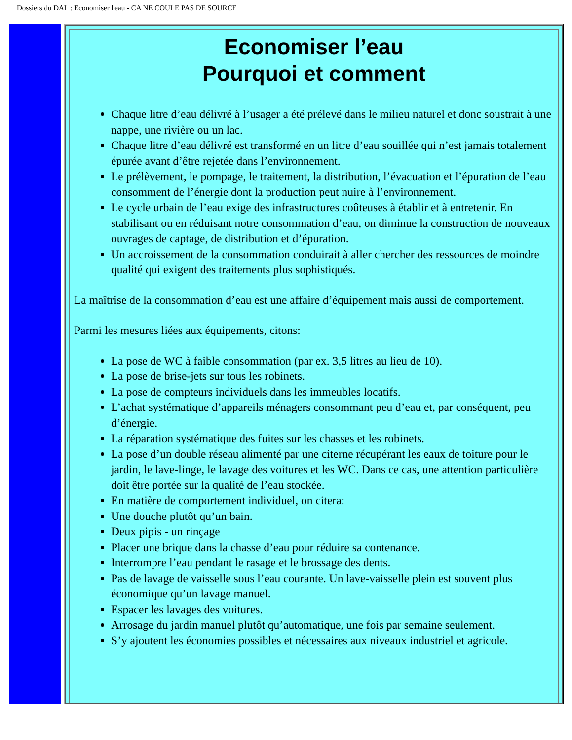Dossiers du DAL : Economiser l'eau - CA NE COULE PAS DE SOURCE
Economiser l’eau
Pourquoi et comment
Chaque litre d’eau délivré à l’usager a été prélevé dans le milieu naturel et donc soustrait à une nappe, une rivière ou un lac.
Chaque litre d’eau délivré est transformé en un litre d’eau souillée qui n’est jamais totalement épurée avant d’être rejetée dans l’environnement.
Le prélèvement, le pompage, le traitement, la distribution, l’évacuation et l’épuration de l’eau consomment de l’énergie dont la production peut nuire à l’environnement.
Le cycle urbain de l’eau exige des infrastructures coûteuses à établir et à entretenir. En stabilisant ou en réduisant notre consommation d’eau, on diminue la construction de nouveaux ouvrages de captage, de distribution et d’épuration.
Un accroissement de la consommation conduirait à aller chercher des ressources de moindre qualité qui exigent des traitements plus sophistiqués.
La maîtrise de la consommation d’eau est une affaire d’équipement mais aussi de comportement.
Parmi les mesures liées aux équipements, citons:
La pose de WC à faible consommation (par ex. 3,5 litres au lieu de 10).
La pose de brise-jets sur tous les robinets.
La pose de compteurs individuels dans les immeubles locatifs.
L’achat systématique d’appareils ménagers consommant peu d’eau et, par conséquent, peu d’énergie.
La réparation systématique des fuites sur les chasses et les robinets.
La pose d’un double réseau alimenté par une citerne récupérant les eaux de toiture pour le jardin, le lave-linge, le lavage des voitures et les WC. Dans ce cas, une attention particulière doit être portée sur la qualité de l’eau stockée.
En matière de comportement individuel, on citera:
Une douche plutôt qu’un bain.
Deux pipis - un rinçage
Placer une brique dans la chasse d’eau pour réduire sa contenance.
Interrompre l’eau pendant le rasage et le brossage des dents.
Pas de lavage de vaisselle sous l’eau courante. Un lave-vaisselle plein est souvent plus économique qu’un lavage manuel.
Espacer les lavages des voitures.
Arrosage du jardin manuel plutôt qu’automatique, une fois par semaine seulement.
S’y ajoutent les économies possibles et nécessaires aux niveaux industriel et agricole.